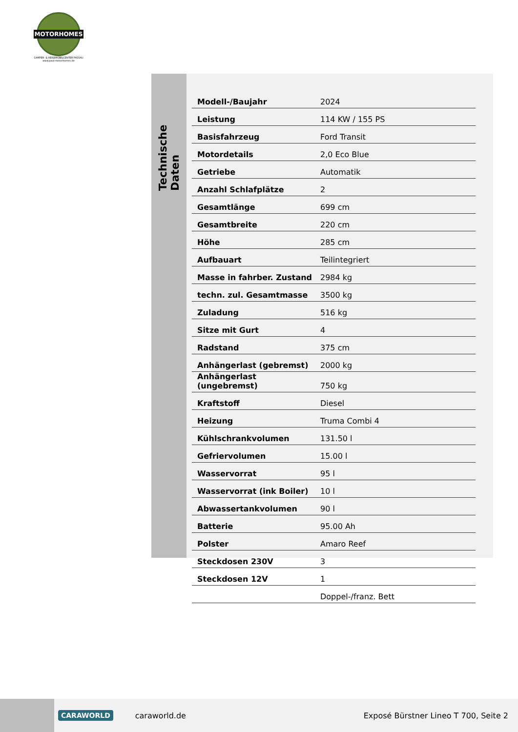MOTORHOMES
CAMPER- & REISEMOBILCENTER PASSAU
www.paul-motorhomes.de
Technische Daten
| Modell-/Baujahr | 2024 |
| Leistung | 114 KW / 155 PS |
| Basisfahrzeug | Ford Transit |
| Motordetails | 2,0 Eco Blue |
| Getriebe | Automatik |
| Anzahl Schlafplätze | 2 |
| Gesamtlänge | 699 cm |
| Gesamtbreite | 220 cm |
| Höhe | 285 cm |
| Aufbauart | Teilintegriert |
| Masse in fahrber. Zustand | 2984 kg |
| techn. zul. Gesamtmasse | 3500 kg |
| Zuladung | 516 kg |
| Sitze mit Gurt | 4 |
| Radstand | 375 cm |
| Anhängerlast (gebremst) | 2000 kg |
| Anhängerlast (ungebremst) | 750 kg |
| Kraftstoff | Diesel |
| Heizung | Truma Combi 4 |
| Kühlschrankvolumen | 131.50 l |
| Gefriervolumen | 15.00 l |
| Wasservorrat | 95 l |
| Wasservorrat (ink Boiler) | 10 l |
| Abwassertankvolumen | 90 l |
| Batterie | 95.00 Ah |
| Polster | Amaro Reef |
| Steckdosen 230V | 3 |
| Steckdosen 12V | 1 |
| | Doppel-/franz. Bett |
CARAWORLD caraworld.de Exposé Bürstner Lineo T 700, Seite 2